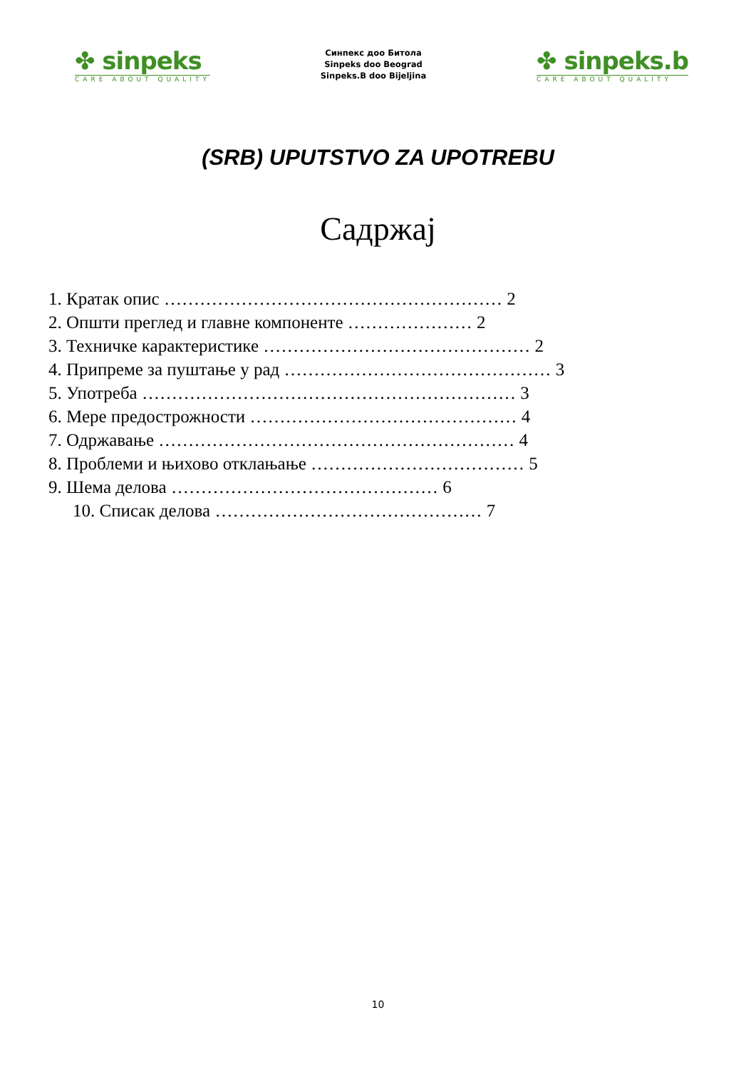✤ sinpeks
CARE ABOUT QUALITY
Синпекс доо Битола
Sinpeks doo Beograd
Sinpeks.B doo Bijeljina
✤ sinpeks.b
CARE ABOUT QUALITY
(SRB) UPUTSTVO ZA UPOTREBU
Садржај
1. Кратак опис ………………………………………………… 2
2. Општи преглед и главне компоненте ………………… 2
3. Техничке карактеристике ……………………………………… 2
4. Припреме за пуштање у рад ……………………………………… 3
5. Употреба ……………………………………………………… 3
6. Мере предострожности ……………………………………… 4
7. Одржавање …………………………………………………… 4
8. Проблеми и њихово отклањање ……………………………… 5
9. Шема делова ……………………………………… 6
10. Списак делова ……………………………………… 7
10